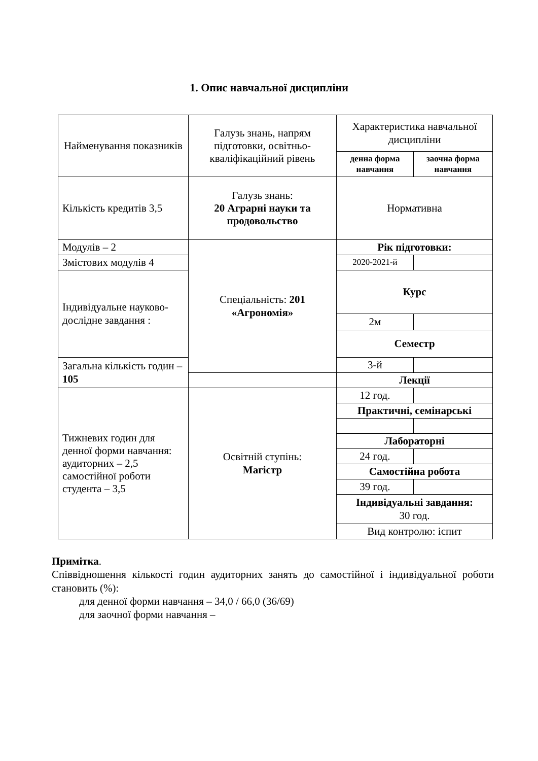1. Опис навчальної дисципліни
| Найменування показників | Галузь знань, напрям підготовки, освітньо-кваліфікаційний рівень | Характеристика навчальної дисципліни | |
| --- | --- | --- | --- |
| | | денна форма навчання | заочна форма навчання |
| Кількість кредитів 3,5 | Галузь знань: 20 Аграрні науки та продовольство | Нормативна | |
| Модулів – 2 | Спеціальність: 201 «Агрономія» | Рік підготовки: | |
| Змістових модулів 4 | | 2020-2021-й | |
| Індивідуальне науково-дослідне завдання : | | Курс | |
| | | 2м | |
| | | Семестр | |
| Загальна кількість годин – 105 | | 3-й | |
| | | Лекції | |
| Тижневих годин для денної форми навчання: аудиторних – 2,5 самостійної роботи студента – 3,5 | Освітній ступінь: Магістр | 12 год. | |
| | | Практичні, семінарські | |
| | | Лабораторні | |
| | | 24 год. | |
| | | Самостійна робота | |
| | | 39 год. | |
| | | Індивідуальні завдання: 30 год. | |
| | | Вид контролю: іспит | |
Примітка.
Співвідношення кількості годин аудиторних занять до самостійної і індивідуальної роботи становить (%):
для денної форми навчання – 34,0 / 66,0 (36/69)
для заочної форми навчання –